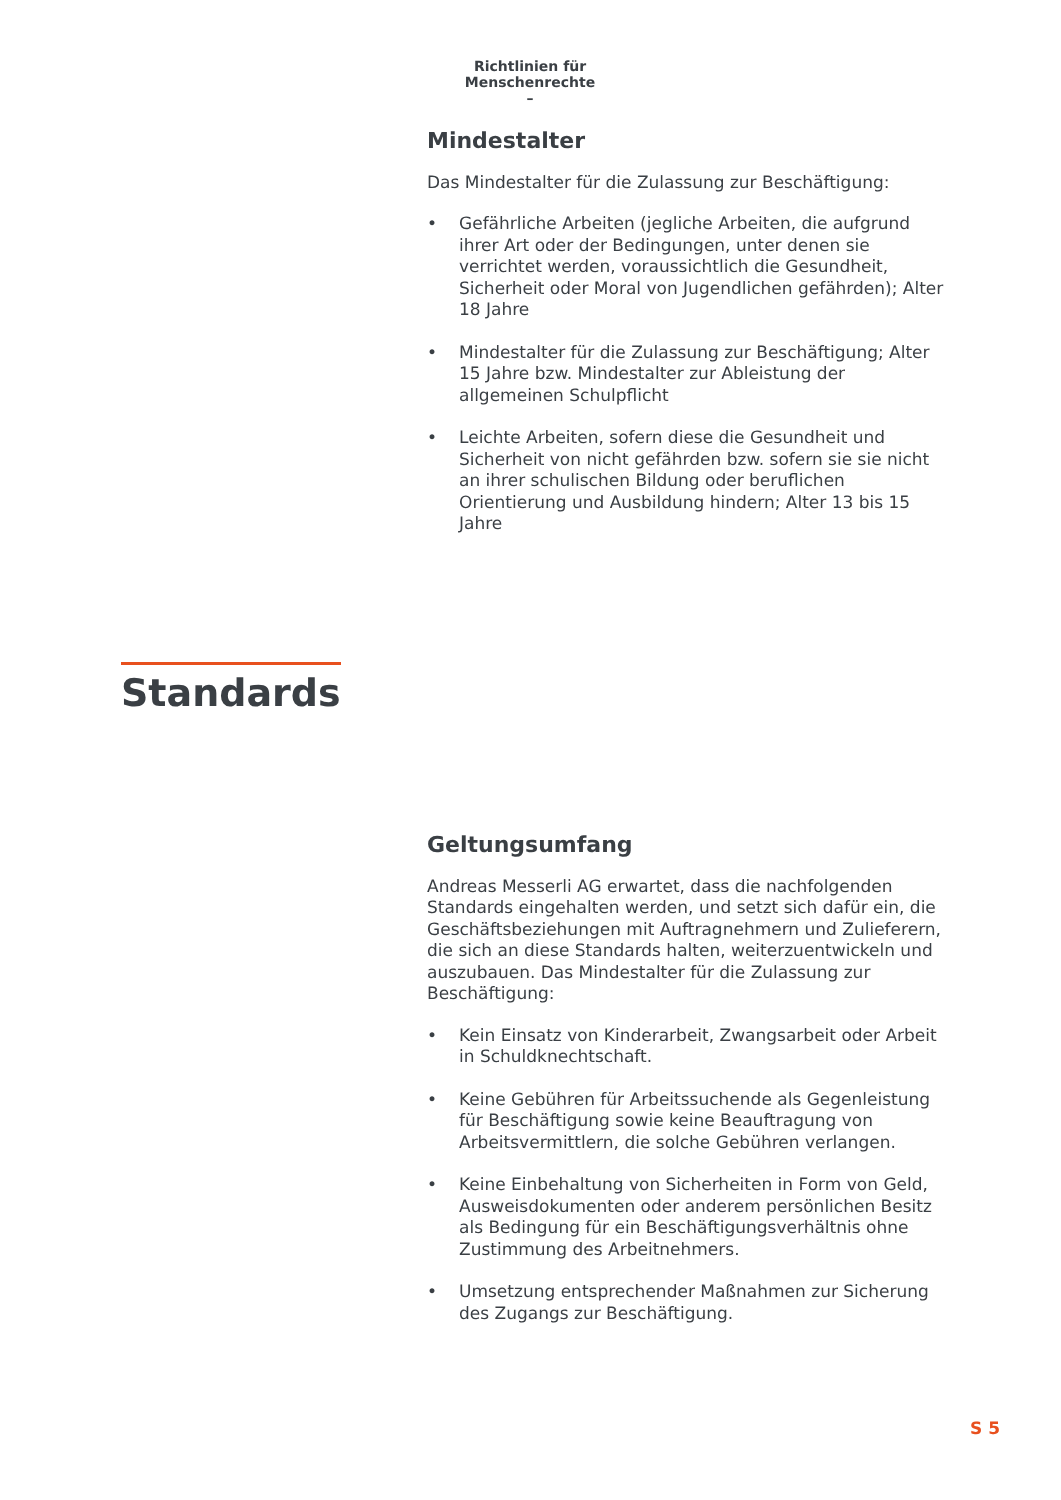Richtlinien für Menschenrechte
–
Mindestalter
Das Mindestalter für die Zulassung zur Beschäftigung:
• Gefährliche Arbeiten (jegliche Arbeiten, die aufgrund ihrer Art oder der Bedingungen, unter denen sie verrichtet werden, voraussichtlich die Gesundheit, Sicherheit oder Moral von Jugendlichen gefährden); Alter 18 Jahre
• Mindestalter für die Zulassung zur Beschäftigung; Alter 15 Jahre bzw. Mindestalter zur Ableistung der allgemeinen Schulpflicht
• Leichte Arbeiten, sofern diese die Gesundheit und Sicherheit von nicht gefährden bzw. sofern sie sie nicht an ihrer schulischen Bildung oder beruflichen Orientierung und Ausbildung hindern; Alter 13 bis 15 Jahre
Standards
Geltungsumfang
Andreas Messerli AG erwartet, dass die nachfolgenden Standards eingehalten werden, und setzt sich dafür ein, die Geschäftsbeziehungen mit Auftragnehmern und Zulieferern, die sich an diese Standards halten, weiterzuentwickeln und auszubauen. Das Mindestalter für die Zulassung zur Beschäftigung:
• Kein Einsatz von Kinderarbeit, Zwangsarbeit oder Arbeit in Schuldknechtschaft.
• Keine Gebühren für Arbeitssuchende als Gegenleistung für Beschäftigung sowie keine Beauftragung von Arbeitsvermittlern, die solche Gebühren verlangen.
• Keine Einbehaltung von Sicherheiten in Form von Geld, Ausweisdokumenten oder anderem persönlichen Besitz als Bedingung für ein Beschäftigungsverhältnis ohne Zustimmung des Arbeitnehmers.
• Umsetzung entsprechender Maßnahmen zur Sicherung des Zugangs zur Beschäftigung.
S 5